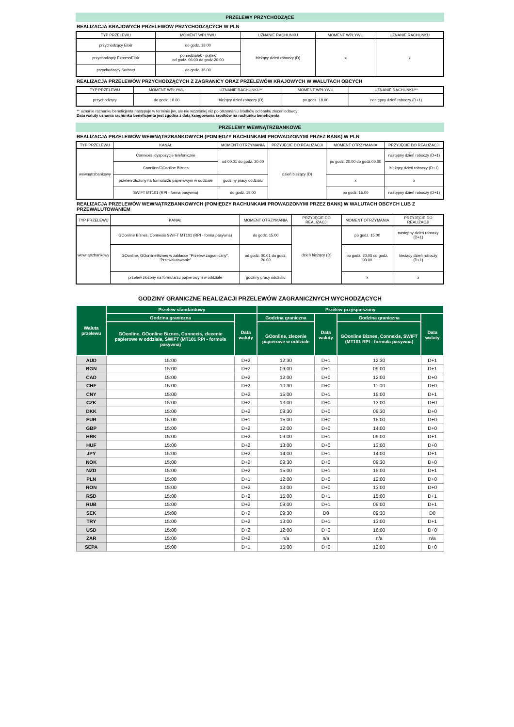PRZELEWY PRZYCHODZĄCE
REALIZACJA KRAJOWYCH PRZELEWÓW PRZYCHODZĄCYCH W PLN
| TYP PRZELEWU | MOMENT WPŁYWU | UZNANIE RACHUNKU | MOMENT WPŁYWU | UZNANIE RACHUNKU |
| --- | --- | --- | --- | --- |
| przychodzący Elixir | do godz. 18.00 | bieżący dzień roboczy (D) | x | x |
| przychodzący ExpressElixir | poniedziałek - piątek od godz. 06:00 do godz.20:00 | | | |
| przychodzący Sorbnet | do godz. 16.00 | | | |
REALIZACJA PRZELEWÓW PRZYCHODZĄCYCH Z ZAGRANICY ORAZ PRZELEWÓW KRAJOWYCH W WALUTACH OBCYCH
| TYP PRZELEWU | MOMENT WPŁYWU | UZNANIE RACHUNKU** | MOMENT WPŁYWU | UZNANIE RACHUNKU** |
| --- | --- | --- | --- | --- |
| przychodzący | do godz. 18.00 | bieżący dzień roboczy (D) | po godz. 18.00 | następny dzień roboczy (D+1) |
** uznanie rachunku beneficjenta następuje w terminie j/w, ale nie wcześniej niż po otrzymaniu środków od banku zleceniodawcy
Data waluty uznania rachunku beneficjenta jest zgodna z datą księgowania środków na rachunku beneficjenta
PRZELEWY WEWNĄTRZBANKOWE
REALIZACJA PRZELEWÓW WEWNĄTRZBANKOWYCH (POMIĘDZY RACHUNKAMI PROWADZONYMI PRZEZ BANK) W PLN
| TYP PRZELEWU | KANAŁ | MOMENT OTRZYMANIA | PRZYJĘCIE DO REALIZACJI | MOMENT OTRZYMANIA | PRZYJĘCIE DO REALIZACJI |
| --- | --- | --- | --- | --- | --- |
| wewnątrzbankowy | Connexis, dyspozycje telefoniczne | od 00.01 do godz. 20.00 | dzień bieżący (D) | po godz. 20.00 do godz.00.00 | następny dzień roboczy (D+1) |
| | Goonline/GOonline Biznes | | | | bieżący dzień roboczy (D+1) |
| | przelew złożony na formularzu papierowym w oddziale | godziny pracy oddziału | | x | x |
| | SWIFT MT101 (RPI - forma pasywna) | do godz. 15.00 | | po godz. 15.00 | następny dzień roboczy (D+1) |
REALIZACJA PRZELEWÓW WEWNĄTRZBANKOWYCH (POMIĘDZY RACHUNKAMI PROWADZONYMI PRZEZ BANK) W WALUTACH OBCYCH LUB Z PRZEWALUTOWANIEM
| TYP PRZELEWU | KANAŁ | MOMENT OTRZYMANIA | PRZYJĘCIE DO REALIZACJI | MOMENT OTRZYMANIA | PRZYJĘCIE DO REALIZACJI |
| --- | --- | --- | --- | --- | --- |
| wewnątrzbankowy | GOonline Biznes, Connexis SWIFT MT101 (RPI - forma pasywna) | do godz. 15.00 | dzień bieżący (D) | po godz. 15.00 | następny dzień roboczy (D+1) |
| | GOonline, GOonlineBiznes w zakładce "Przelew zagraniczny", "Przewalutowanie" | od godz. 00.01 do godz. 20.00 | | po godz. 20.00 do godz. 00.00 | bieżący dzień roboczy (D+1) |
| | przelew złożony na formularzu papierowym w oddziale | godziny pracy oddziału | | x | x |
GODZINY GRANICZNE REALIZACJI PRZELEWÓW ZAGRANICZNYCH WYCHODZĄCYCH
| Waluta przelewu | Przelew standardowy | | Przelew przyspieszony | | | |
| --- | --- | --- | --- | --- | --- | --- |
| | Godzina graniczna | Data waluty | Godzina graniczna | Data waluty | Godzina graniczna | Data waluty |
| | GOonline, GOonline Biznes, Connexis, zlecenie papierowe w oddziale, SWIFT (MT101 RPI - formuła pasywna) | | GOonline, zlecenie papierowe w oddziale | | GOonline Biznes, Connexis, SWIFT (MT101 RPI - formuła pasywna) | |
| AUD | 15:00 | D+2 | 12:30 | D+1 | 12:30 | D+1 |
| BGN | 15:00 | D+2 | 09:00 | D+1 | 09:00 | D+1 |
| CAD | 15:00 | D+2 | 12:00 | D+0 | 12:00 | D+0 |
| CHF | 15:00 | D+2 | 10:30 | D+0 | 11.00 | D+0 |
| CNY | 15:00 | D+2 | 15:00 | D+1 | 15:00 | D+1 |
| CZK | 15:00 | D+2 | 13:00 | D+0 | 13:00 | D+0 |
| DKK | 15:00 | D+2 | 09:30 | D+0 | 09.30 | D+0 |
| EUR | 15:00 | D+1 | 15:00 | D+0 | 15:00 | D+0 |
| GBP | 15:00 | D+2 | 12:00 | D+0 | 14:00 | D+0 |
| HRK | 15:00 | D+2 | 09:00 | D+1 | 09:00 | D+1 |
| HUF | 15:00 | D+2 | 13:00 | D+0 | 13:00 | D+0 |
| JPY | 15:00 | D+2 | 14:00 | D+1 | 14:00 | D+1 |
| NOK | 15:00 | D+2 | 09:30 | D+0 | 09.30 | D+0 |
| NZD | 15:00 | D+2 | 15:00 | D+1 | 15:00 | D+1 |
| PLN | 15:00 | D+1 | 12:00 | D+0 | 12:00 | D+0 |
| RON | 15:00 | D+2 | 13:00 | D+0 | 13:00 | D+0 |
| RSD | 15:00 | D+2 | 15:00 | D+1 | 15:00 | D+1 |
| RUB | 15:00 | D+2 | 09:00 | D+1 | 09:00 | D+1 |
| SEK | 15:00 | D+2 | 09:30 | D0 | 09:30 | D0 |
| TRY | 15:00 | D+2 | 13:00 | D+1 | 13:00 | D+1 |
| USD | 15:00 | D+2 | 12:00 | D+0 | 16:00 | D+0 |
| ZAR | 15:00 | D+2 | n/a | n/a | n/a | n/a |
| SEPA | 15:00 | D+1 | 15:00 | D+0 | 12:00 | D+0 |